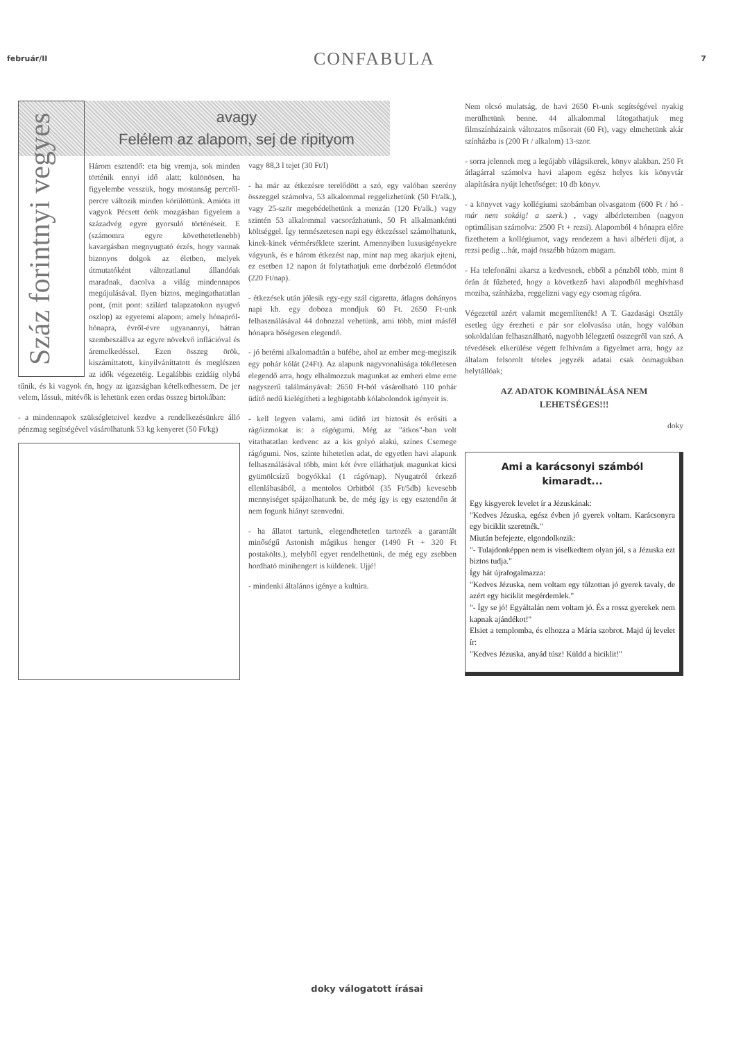február/II CONFABULA 7
Száz forintnyi vegyes
avagy
Felélem az alapom, sej de ripityom
Három esztendő: eta big vremja, sok minden történik ennyi idő alatt; különösen, ha figyelembe vesszük, hogy mostanság percről-percre változik minden körülöttünk. Amióta itt vagyok Pécsett örök mozgásban figyelem a századvég egyre gyorsuló történéseit. E (számomra egyre követhetetlenebb) kavargásban megnyugtató érzés, hogy vannak bizonyos dolgok az életben, melyek útmutatóként változatlanul állandóak maradnak, dacolva a világ mindennapos megújulásával. Ilyen biztos, megingathatatlan pont, (mit pont: szilárd talapzatokon nyugvó oszlop) az egyetemi alapom; amely hónapról-hónapra, évről-évre ugyanannyi, bátran szembeszállva az egyre növekvő inflációval és áremelkedéssel. Ezen összeg örök, kiszámíttatott, kinyilváníttatott és meglészen az idők végezetéig. Legalábbis ezidáig olybá tűnik, és ki vagyok én, hogy az igazságban kételkedhessem. De jer velem, lássuk, mitévők is lehetünk ezen ordas összeg birtokában:
- a mindennapok szükségleteivel kezdve a rendelkezésünkre álló pénzmag segítségével vásárolhatunk 53 kg kenyeret (50 Ft/kg)
vagy 88,3 l tejet (30 Ft/l)
- ha már az étkezésre terelődött a szó, egy valóban szerény összeggel számolva, 53 alkalommal reggelizhetünk (50 Ft/alk.), vagy 25-ször megebédelhetünk a menzán (120 Ft/alk.) vagy szintén 53 alkalommal vacsorázhatunk, 50 Ft alkalmankénti költséggel. Így természetesen napi egy étkezéssel számolhatunk, kinek-kinek vérmérséklete szerint. Amennyiben luxusigényekre vágyunk, és e három étkezést nap, mint nap meg akarjuk ejteni, ez esetben 12 napon át folytathatjuk eme dorbézoló életmódot (220 Ft/nap).
- étkezések után jólesik egy-egy szál cigaretta, átlagos dohányos napi kb. egy doboza mondjuk 60 Ft. 2650 Ft-unk felhasználásával 44 dobozzal vehetünk, ami több, mint másfél hónapra bőségesen elegendő.
- jó betérni alkalomadtán a büfébe, ahol az ember meg-megiszik egy pohár kólát (24Ft). Az alapunk nagyvonalúsága tökéletesen elegendő arra, hogy elhalmozzuk magunkat az emberi elme eme nagyszerű találmányával: 2650 Ft-ból vásárolható 110 pohár üdítő nedű kielégítheti a legbigotabb kólabolondok igényeit is.
- kell legyen valami, ami üdítő izt biztosít és erősíti a rágóizmokat is: a rágógumi. Még az "átkos"-ban volt vitathatatlan kedvenc az a kis golyó alakú, színes Csemege rágógumi. Nos, szinte hihetetlen adat, de egyetlen havi alapunk felhasználásával több, mint két évre elláthatjuk magunkat kicsi gyümölcsízű bogyókkal (1 rágó/nap). Nyugatról érkező ellenlábasából, a mentolos Orbitból (35 Ft/5db) kevesebb mennyiséget spájzolhatunk be, de még így is egy esztendőn át nem fogunk hiányt szenvedni.
- ha állatot tartunk, elegendhetetlen tartozék a garantált minőségű Astonish mágikus henger (1490 Ft + 320 Ft postakölts.), melyből egyet rendelhetünk, de még egy zsebben hordható minihengert is küldenek. Ujjé!
- mindenki általános igénye a kultúra.
Nem olcsó mulatság, de havi 2650 Ft-unk segítségével nyakig merülhetünk benne. 44 alkalommal látogathatjuk meg filmszínházaink változatos műsorait (60 Ft), vagy elmehetünk akár színházba is (200 Ft / alkalom) 13-szor.
- sorra jelennek meg a legújabb világsikerek, könyv alakban. 250 Ft átlagárral számolva havi alapom egész helyes kis könyvtár alapítására nyújt lehetőséget: 10 db könyv.
- a könyvet vagy kollégiumi szobámban olvasgatom (600 Ft / hó - már nem sokáig! a szerk.) , vagy albérletemben (nagyon optimálisan számolva: 2500 Ft + rezsi). Alapomból 4 hónapra előre fizethetem a kollégiumot, vagy rendezem a havi albérleti díjat, a rezsi pedig ...hát, majd összébb húzom magam.
- Ha telefonálni akarsz a kedvesnek, ebből a pénzből több, mint 8 órán át fűzheted, hogy a következő havi alapodból meghívhasd moziba, színházba, reggelizni vagy egy csomag rágóra.
Végezetül azért valamit megemlítenék! A T. Gazdasági Osztály esetleg úgy érezheti e pár sor elolvasása után, hogy valóban sokoldalúan felhasználható, nagyobb lélegzetű összegről van szó. A tévedések elkerülése végett felhívnám a figyelmet arra, hogy az általam felsorolt tételes jegyzék adatai csak önmagukban helytállóak;
AZ ADATOK KOMBINÁLÁSA NEM LEHETSÉGES!!!
doky
Ami a karácsonyi számból kimaradt...
Egy kisgyerek levelet ír a Jézuskának:
"Kedves Jézuska, egész évben jó gyerek voltam. Karácsonyra egy biciklit szeretnék."
Miután befejezte, elgondolkozik:
"- Tulajdonképpen nem is viselkedtem olyan jól, s a Jézuska ezt biztos tudja."
Így hát újrafogalmazza:
"Kedves Jézuska, nem voltam egy túlzottan jó gyerek tavaly, de azért egy biciklit megérdemlek."
"- Így se jó! Egyáltalán nem voltam jó. És a rossz gyerekek nem kapnak ajándékot!"
Elsiet a templomba, és elhozza a Mária szobrot. Majd új levelet ír:
"Kedves Jézuska, anyád túsz! Küldd a biciklit!"
doky válogatott írásai